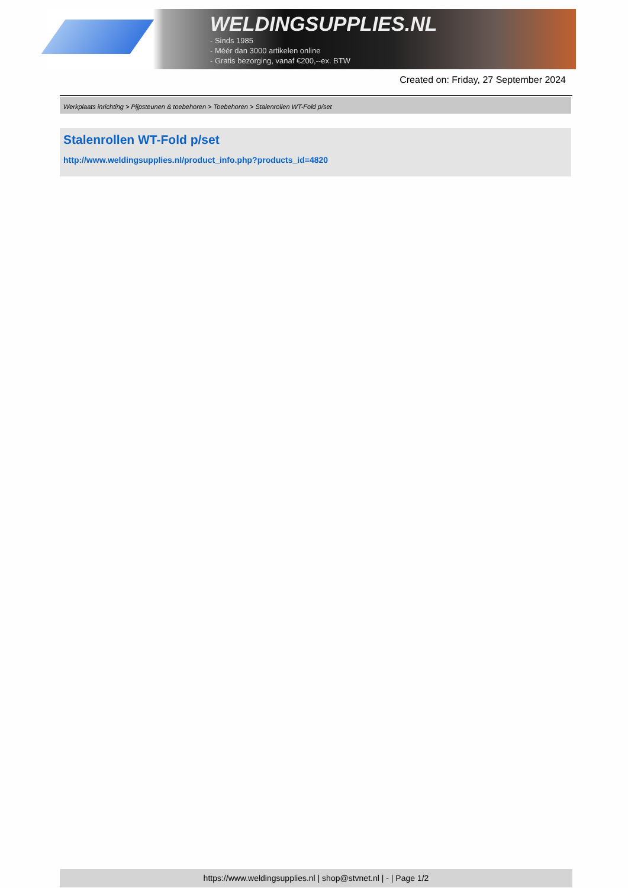WELDINGSUPPLIES.NL
- Sinds 1985
- Méér dan 3000 artikelen online
- Gratis bezorging, vanaf €200,--ex. BTW
Created on: Friday, 27 September 2024
Werkplaats inrichting > Pijpsteunen & toebehoren > Toebehoren > Stalenrollen WT-Fold p/set
Stalenrollen WT-Fold p/set
http://www.weldingsupplies.nl/product_info.php?products_id=4820
https://www.weldingsupplies.nl | shop@stvnet.nl | - | Page 1/2